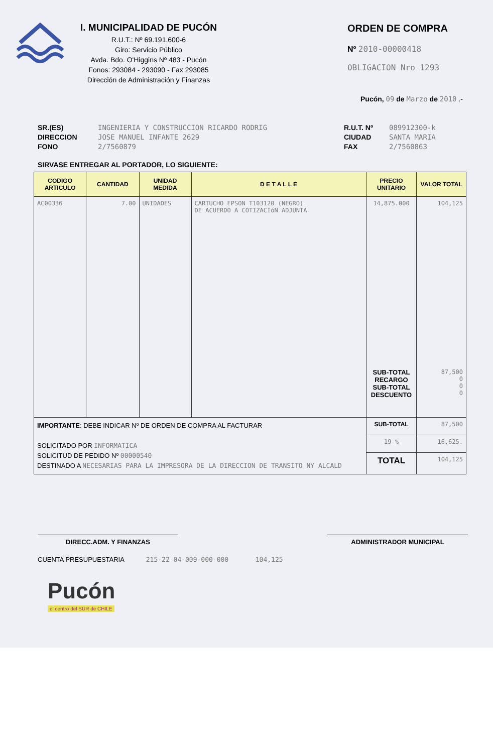I. MUNICIPALIDAD DE PUCÓN
R.U.T.: Nº 69.191.600-6
Giro: Servicio Público
Avda. Bdo. O'Higgins Nº 483 - Pucón
Fonos: 293084 - 293090 - Fax 293085
Dirección de Administración y Finanzas
ORDEN DE COMPRA
Nº 2010-00000418
OBLIGACION Nro 1293
Pucón, 09 de Marzo de 2010 .-
SR.(ES)
DIRECCION
FONO
INGENIERIA Y CONSTRUCCION RICARDO RODRIG
JOSE MANUEL INFANTE 2629
2/7560879
R.U.T. Nº
CIUDAD
FAX
089912300-k
SANTA MARIA
2/7560863
SIRVASE ENTREGAR AL PORTADOR, LO SIGUIENTE:
| CODIGO ARTICULO | CANTIDAD | UNIDAD MEDIDA | D E T A L L E | PRECIO UNITARIO | VALOR TOTAL |
| --- | --- | --- | --- | --- | --- |
| AC00336 | 7.00 | UNIDADES | CARTUCHO EPSON T103120 (NEGRO) DE ACUERDO A COTIZACIóN ADJUNTA | 14,875.000 SUB-TOTAL RECARGO SUB-TOTAL DESCUENTO | 104,125 87,500 0 0 0 |
| IMPORTANTE : DEBE INDICAR Nº DE ORDEN DE COMPRA AL FACTURAR SOLICITADO POR INFORMATICA SOLICITUD DE PEDIDO Nº 00000540 DESTINADO A NECESARIAS PARA LA IMPRESORA DE LA DIRECCION DE TRANSITO NY ALCALD | | | | SUB-TOTAL | 87,500 |
| | | | | 19 % | 16,625. |
| | | | | TOTAL | 104,125 |
DIRECC.ADM. Y FINANZAS ADMINISTRADOR MUNICIPAL
CUENTA PRESUPUESTARIA 215-22-04-009-000-000 104,125
Pucón
el centro del SUR de CHILE